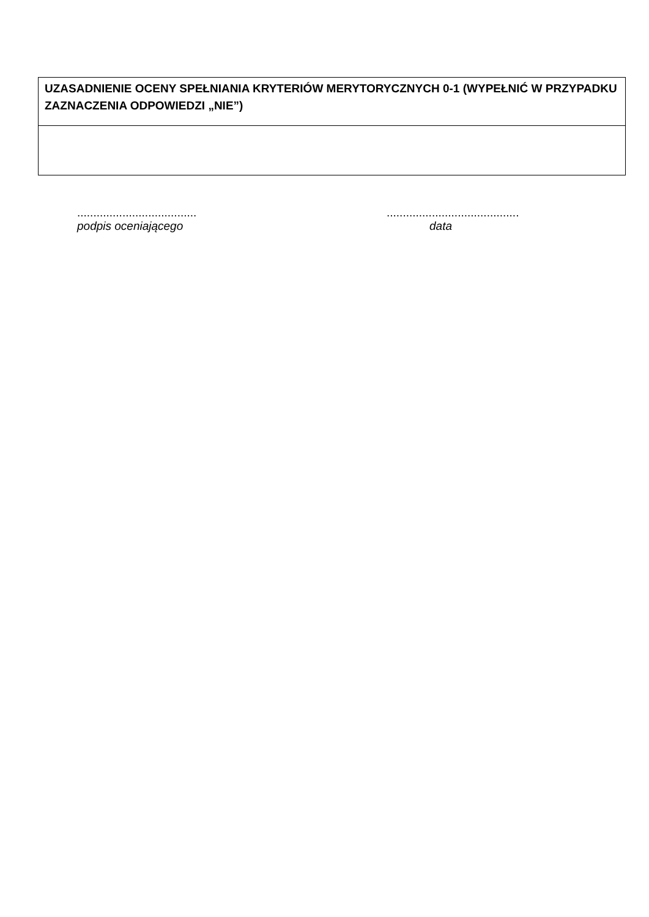| UZASADNIENIE OCENY SPEŁNIANIA KRYTERIÓW MERYTORYCZNYCH 0-1 (WYPEŁNIĆ W PRZYPADKU ZAZNACZENIA ODPOWIEDZI „NIE”) |
.....................................
podpis oceniającego
.........................................
data